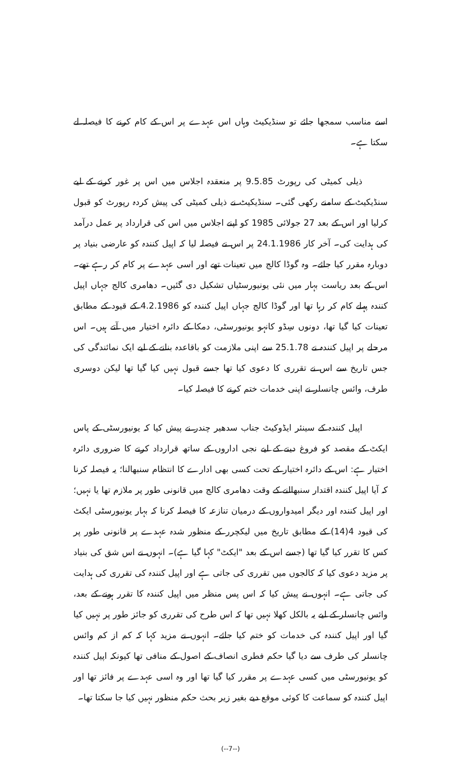اسے مناسب سمجھا جائے تو سنڈیکیٹ وہاں اس عہدے پر اس کے کام کرنے کا فیصلہ لے سکتا ہے۔
ذیلی کمیٹی کی رپورٹ 9.5.85 پر منعقدہ اجلاس میں اس پر غور کرنے کے لیے سنڈیکیٹ کے سامنے رکھی گئی۔ سنڈیکیٹ نے ذیلی کمیٹی کی پیش کردہ رپورٹ کو قبول کرلیا اور اس کے بعد 27 جولائی 1985 کو اپنے اجلاس میں اس کی قرارداد پر عمل درآمد کی ہدایت کی۔ آخر کار 24.1.1986 پر اس نے فیصلہ لیا کہ اپیل کنندہ کو عارضی بنیاد پر دوبارہ مقرر کیا جائے۔ وہ گوڈا کالج میں تعینات تھے اور اسی عہدے پر کام کر رہے تھے۔ اس کے بعد ریاست بہار میں نئی یونیورسٹیاں تشکیل دی گئیں۔ دھامری کالج جہاں اپیل کنندہ پہلے کام کر رہا تھا اور گوڈا کالج جہاں اپیل کنندہ کو 4.2.1986 کے قیود کے مطابق تعینات کیا گیا تھا، دونوں سِڈو کانہو یونیورسٹی، دمکا کے دائرہ اختیار میں آتے ہیں۔ اس مرحلے پر اپیل کنندہ نے 25.1.78 سے اپنی ملازمت کو باقاعدہ بنانے کے لیے ایک نمائندگی کی جس تاریخ سے اس نے تقرری کا دعوی کیا تھا جسے قبول نہیں کیا گیا تھا لیکن دوسری طرف، وائس چانسلر نے اپنی خدمات ختم کرنے کا فیصلہ کیا۔
اپیل کنندہ کے سینئر ایڈوکیٹ جناب سدھیر چندر نے پیش کیا کہ یونیورسٹی کے پاس ایکٹ کے مقصد کو فروغ دینے کے لیے نجی اداروں کے ساتھ قرارداد کرنے کا ضروری دائرہ اختیار ہے: اس کے دائرہ اختیار کے تحت کسی بھی ادارے کا انتظام سنبھالنا؛ یہ فیصلہ کرنا کہ آیا اپیل کنندہ اقتدار سنبھالنے کے وقت دھامری کالج میں قانونی طور پر ملازم تھا یا نہیں؛ اور اپیل کنندہ اور دیگر امیدواروں کے درمیان تنازعہ کا فیصلہ کرنا کہ بہار یونیورسٹی ایکٹ کی قیود 4(14) کے مطابق تاریخ میں لیکچرر کے منظور شدہ عہدے پر قانونی طور پر کس کا تقرر کیا گیا تھا (جسے اس کے بعد "ایکٹ" کہا گیا ہے)۔ انہوں نے اس شق کی بنیاد پر مزید دعوی کیا کہ کالجوں میں تقرری کی جاتی ہے اور اپیل کنندہ کی تقرری کی ہدایت کی جاتی ہے۔ انہوں نے پیش کیا کہ اس پس منظر میں اپیل کنندہ کا تقرر ہونے کے بعد، وائس چانسلر کے لیے یہ بالکل کھلا نہیں تھا کہ اس طرح کی تقرری کو جائز طور پر نہیں کیا گیا اور اپیل کنندہ کی خدمات کو ختم کیا جائے۔ انہوں نے مزید کہا کہ کم از کم وائس چانسلر کی طرف سے دیا گیا حکم فطری انصاف کے اصول کے منافی تھا کیونکہ اپیل کنندہ کو یونیورسٹی میں کسی عہدے پر مقرر کیا گیا تھا اور وہ اسی عہدے پر فائز تھا اور اپیل کنندہ کو سماعت کا کوئی موقع دیے بغیر زیر بحث حکم منظور نہیں کیا جا سکتا تھا۔
(--7--)